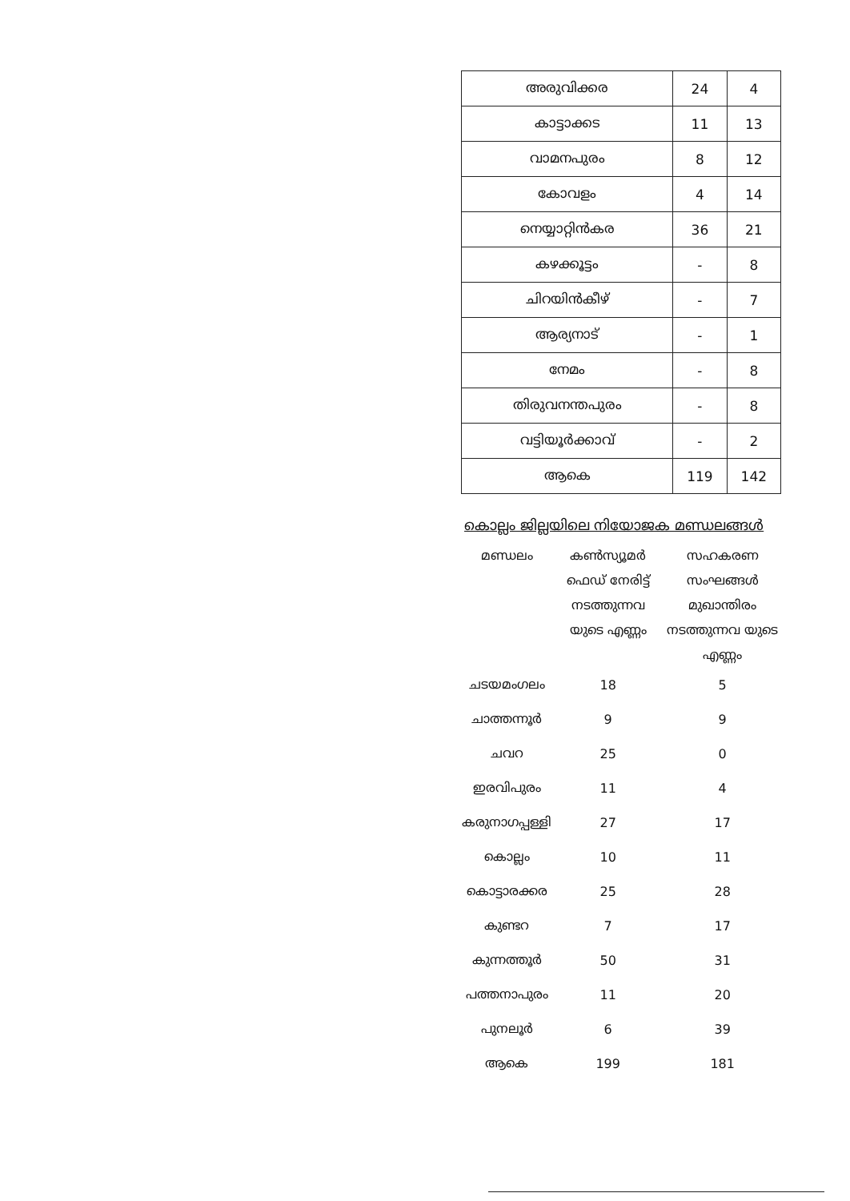| അരുവിക്കര | 24 | 4 |
| കാട്ടാക്കട | 11 | 13 |
| വാമനപുരം | 8 | 12 |
| കോവളം | 4 | 14 |
| നെയ്യാറ്റിൻകര | 36 | 21 |
| കഴക്കൂട്ടം | - | 8 |
| ചിറയിൻകീഴ് | - | 7 |
| ആര്യനാട് | - | 1 |
| നേമം | - | 8 |
| തിരുവനന്തപുരം | - | 8 |
| വട്ടിയൂർക്കാവ് | - | 2 |
| ആകെ | 119 | 142 |
കൊല്ലം ജില്ലയിലെ നിയോജക മണ്ഡലങ്ങൾ
| മണ്ഡലം | കൺസ്യൂമർ ഫെഡ് നേരിട്ട് നടത്തുന്നവ യുടെ എണ്ണം | സഹകരണ സംഘങ്ങൾ മുഖാന്തിരം നടത്തുന്നവ യുടെ എണ്ണം |
| --- | --- | --- |
| ചടയമംഗലം | 18 | 5 |
| ചാത്തന്നൂർ | 9 | 9 |
| ചവറ | 25 | 0 |
| ഇരവിപുരം | 11 | 4 |
| കരുനാഗപ്പള്ളി | 27 | 17 |
| കൊല്ലം | 10 | 11 |
| കൊട്ടാരക്കര | 25 | 28 |
| കുണ്ടറ | 7 | 17 |
| കുന്നത്തൂർ | 50 | 31 |
| പത്തനാപുരം | 11 | 20 |
| പുനലൂർ | 6 | 39 |
| ആകെ | 199 | 181 |